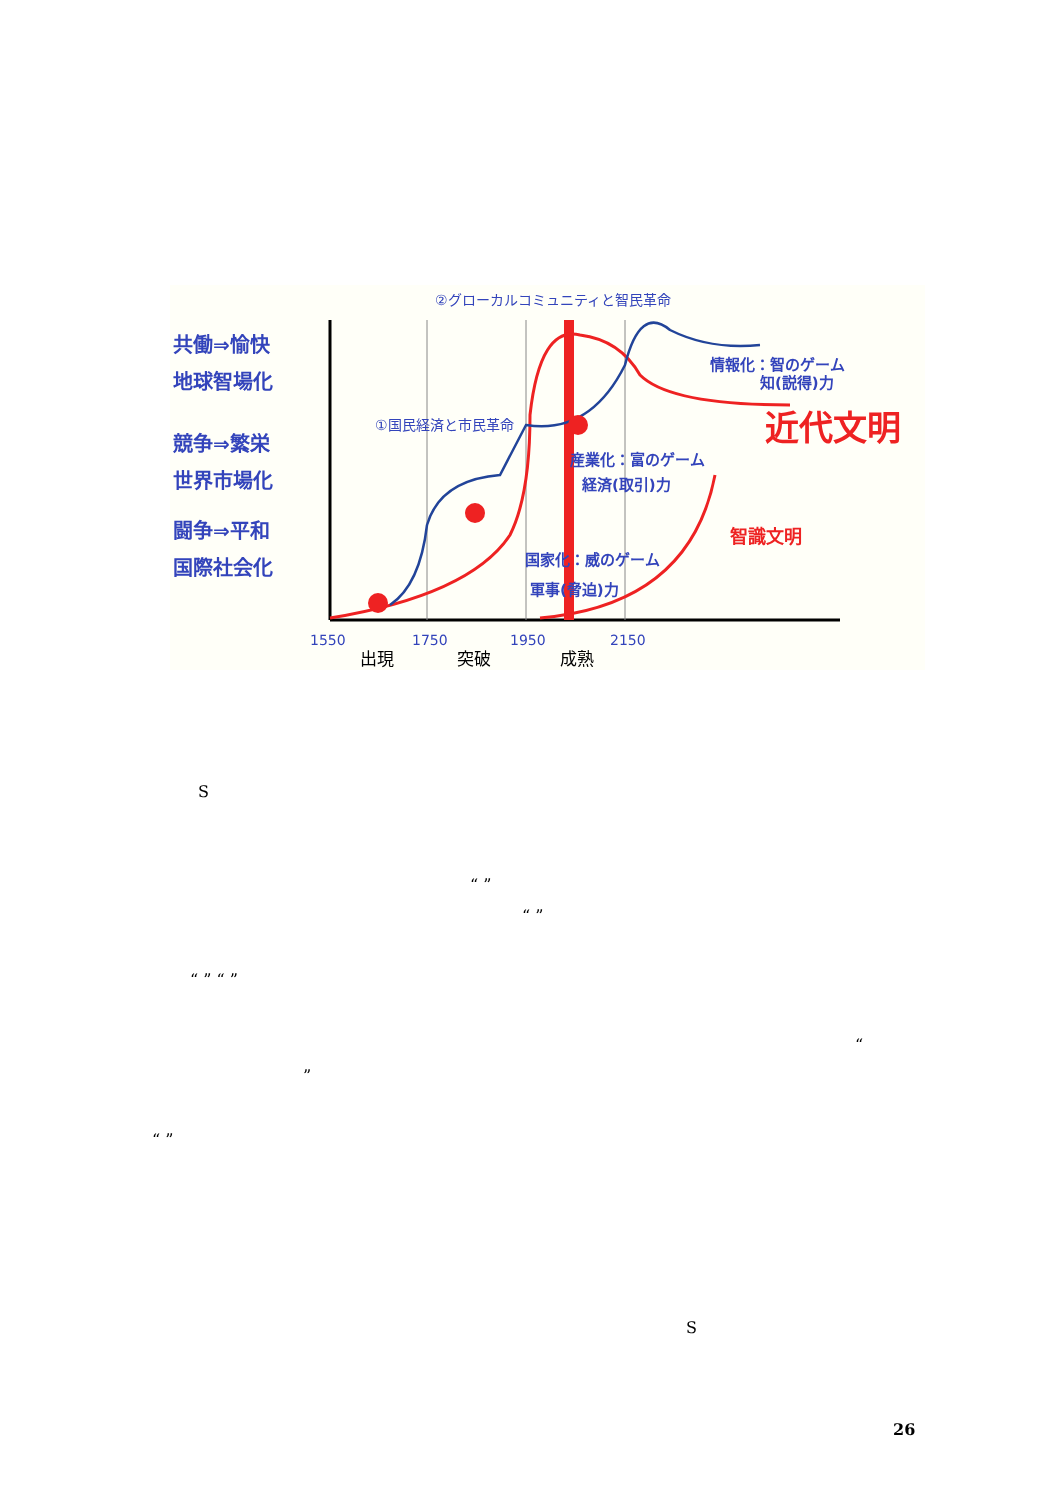共働⇒愉快
地球智場化
競争⇒繁栄
世界市場化
闘争⇒平和
国際社会化
情報化：智のゲーム
知(説得)力
産業化：富のゲーム
経済(取引)力
国家化：威のゲーム
軍事(脅迫)力
①国民経済と市民革命
②グローカルコミュニティと智民革命
近代文明
智識文明
1550
1750
1950
2150
出現
突破
成熟
S
“ ”
“ ”
“ ” “ ”
“
”
“ ”
S
26